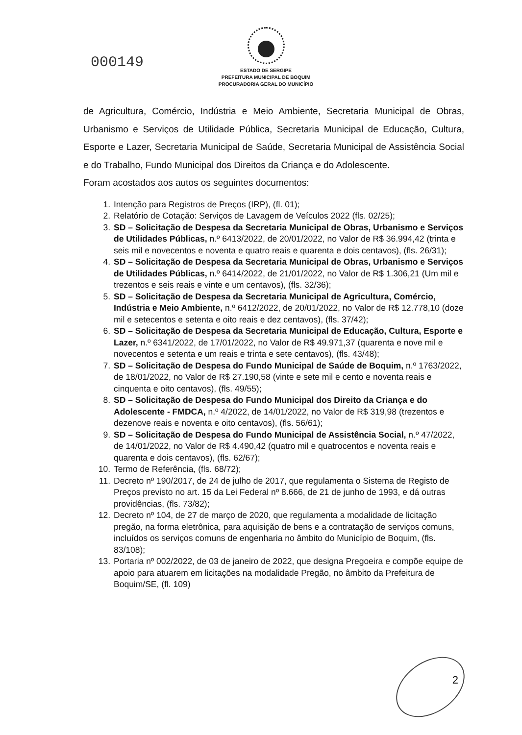000149
ESTADO DE SERGIPE
PREFEITURA MUNICIPAL DE BOQUIM
PROCURADORIA GERAL DO MUNICÍPIO
de Agricultura, Comércio, Indústria e Meio Ambiente, Secretaria Municipal de Obras, Urbanismo e Serviços de Utilidade Pública, Secretaria Municipal de Educação, Cultura, Esporte e Lazer, Secretaria Municipal de Saúde, Secretaria Municipal de Assistência Social e do Trabalho, Fundo Municipal dos Direitos da Criança e do Adolescente.
Foram acostados aos autos os seguintes documentos:
1. Intenção para Registros de Preços (IRP), (fl. 01);
2. Relatório de Cotação: Serviços de Lavagem de Veículos 2022 (fls. 02/25);
3. SD – Solicitação de Despesa da Secretaria Municipal de Obras, Urbanismo e Serviços de Utilidades Públicas, n.º 6413/2022, de 20/01/2022, no Valor de R$ 36.994,42 (trinta e seis mil e novecentos e noventa e quatro reais e quarenta e dois centavos), (fls. 26/31);
4. SD – Solicitação de Despesa da Secretaria Municipal de Obras, Urbanismo e Serviços de Utilidades Públicas, n.º 6414/2022, de 21/01/2022, no Valor de R$ 1.306,21 (Um mil e trezentos e seis reais e vinte e um centavos), (fls. 32/36);
5. SD – Solicitação de Despesa da Secretaria Municipal de Agricultura, Comércio, Indústria e Meio Ambiente, n.º 6412/2022, de 20/01/2022, no Valor de R$ 12.778,10 (doze mil e setecentos e setenta e oito reais e dez centavos), (fls. 37/42);
6. SD – Solicitação de Despesa da Secretaria Municipal de Educação, Cultura, Esporte e Lazer, n.º 6341/2022, de 17/01/2022, no Valor de R$ 49.971,37 (quarenta e nove mil e novecentos e setenta e um reais e trinta e sete centavos), (fls. 43/48);
7. SD – Solicitação de Despesa do Fundo Municipal de Saúde de Boquim, n.º 1763/2022, de 18/01/2022, no Valor de R$ 27.190,58 (vinte e sete mil e cento e noventa reais e cinquenta e oito centavos), (fls. 49/55);
8. SD – Solicitação de Despesa do Fundo Municipal dos Direito da Criança e do Adolescente - FMDCA, n.º 4/2022, de 14/01/2022, no Valor de R$ 319,98 (trezentos e dezenove reais e noventa e oito centavos), (fls. 56/61);
9. SD – Solicitação de Despesa do Fundo Municipal de Assistência Social, n.º 47/2022, de 14/01/2022, no Valor de R$ 4.490,42 (quatro mil e quatrocentos e noventa reais e quarenta e dois centavos), (fls. 62/67);
10. Termo de Referência, (fls. 68/72);
11. Decreto nº 190/2017, de 24 de julho de 2017, que regulamenta o Sistema de Registo de Preços previsto no art. 15 da Lei Federal nº 8.666, de 21 de junho de 1993, e dá outras providências, (fls. 73/82);
12. Decreto nº 104, de 27 de março de 2020, que regulamenta a modalidade de licitação pregão, na forma eletrônica, para aquisição de bens e a contratação de serviços comuns, incluídos os serviços comuns de engenharia no âmbito do Município de Boquim, (fls. 83/108);
13. Portaria nº 002/2022, de 03 de janeiro de 2022, que designa Pregoeira e compõe equipe de apoio para atuarem em licitações na modalidade Pregão, no âmbito da Prefeitura de Boquim/SE, (fl. 109)
2